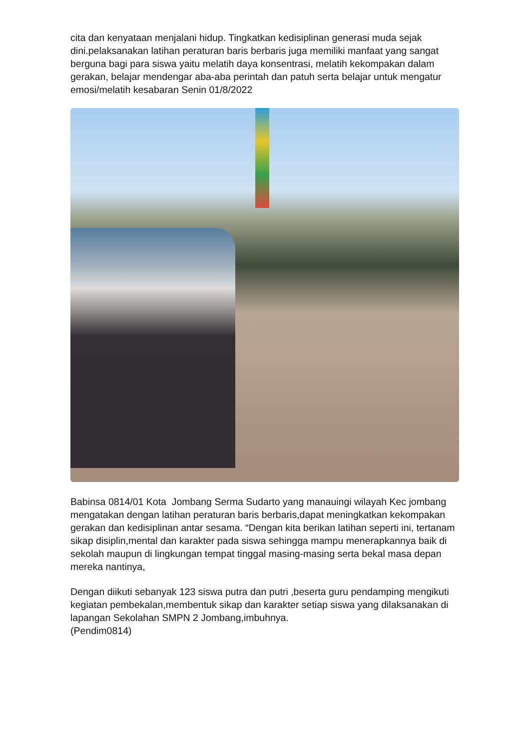cita dan kenyataan menjalani hidup. Tingkatkan kedisiplinan generasi muda sejak dini.pelaksanakan latihan peraturan baris berbaris juga memiliki manfaat yang sangat berguna bagi para siswa yaitu melatih daya konsentrasi, melatih kekompakan dalam gerakan, belajar mendengar aba-aba perintah dan patuh serta belajar untuk mengatur emosi/melatih kesabaran Senin 01/8/2022
Babinsa 0814/01 Kota Jombang Serma Sudarto yang manauingi wilayah Kec jombang mengatakan dengan latihan peraturan baris berbaris,dapat meningkatkan kekompakan gerakan dan kedisiplinan antar sesama. “Dengan kita berikan latihan seperti ini, tertanam sikap disiplin,mental dan karakter pada siswa sehingga mampu menerapkannya baik di sekolah maupun di lingkungan tempat tinggal masing-masing serta bekal masa depan mereka nantinya,
Dengan diikuti sebanyak 123 siswa putra dan putri ,beserta guru pendamping mengikuti kegiatan pembekalan,membentuk sikap dan karakter setiap siswa yang dilaksanakan di lapangan Sekolahan SMPN 2 Jombang,imbuhnya.
(Pendim0814)